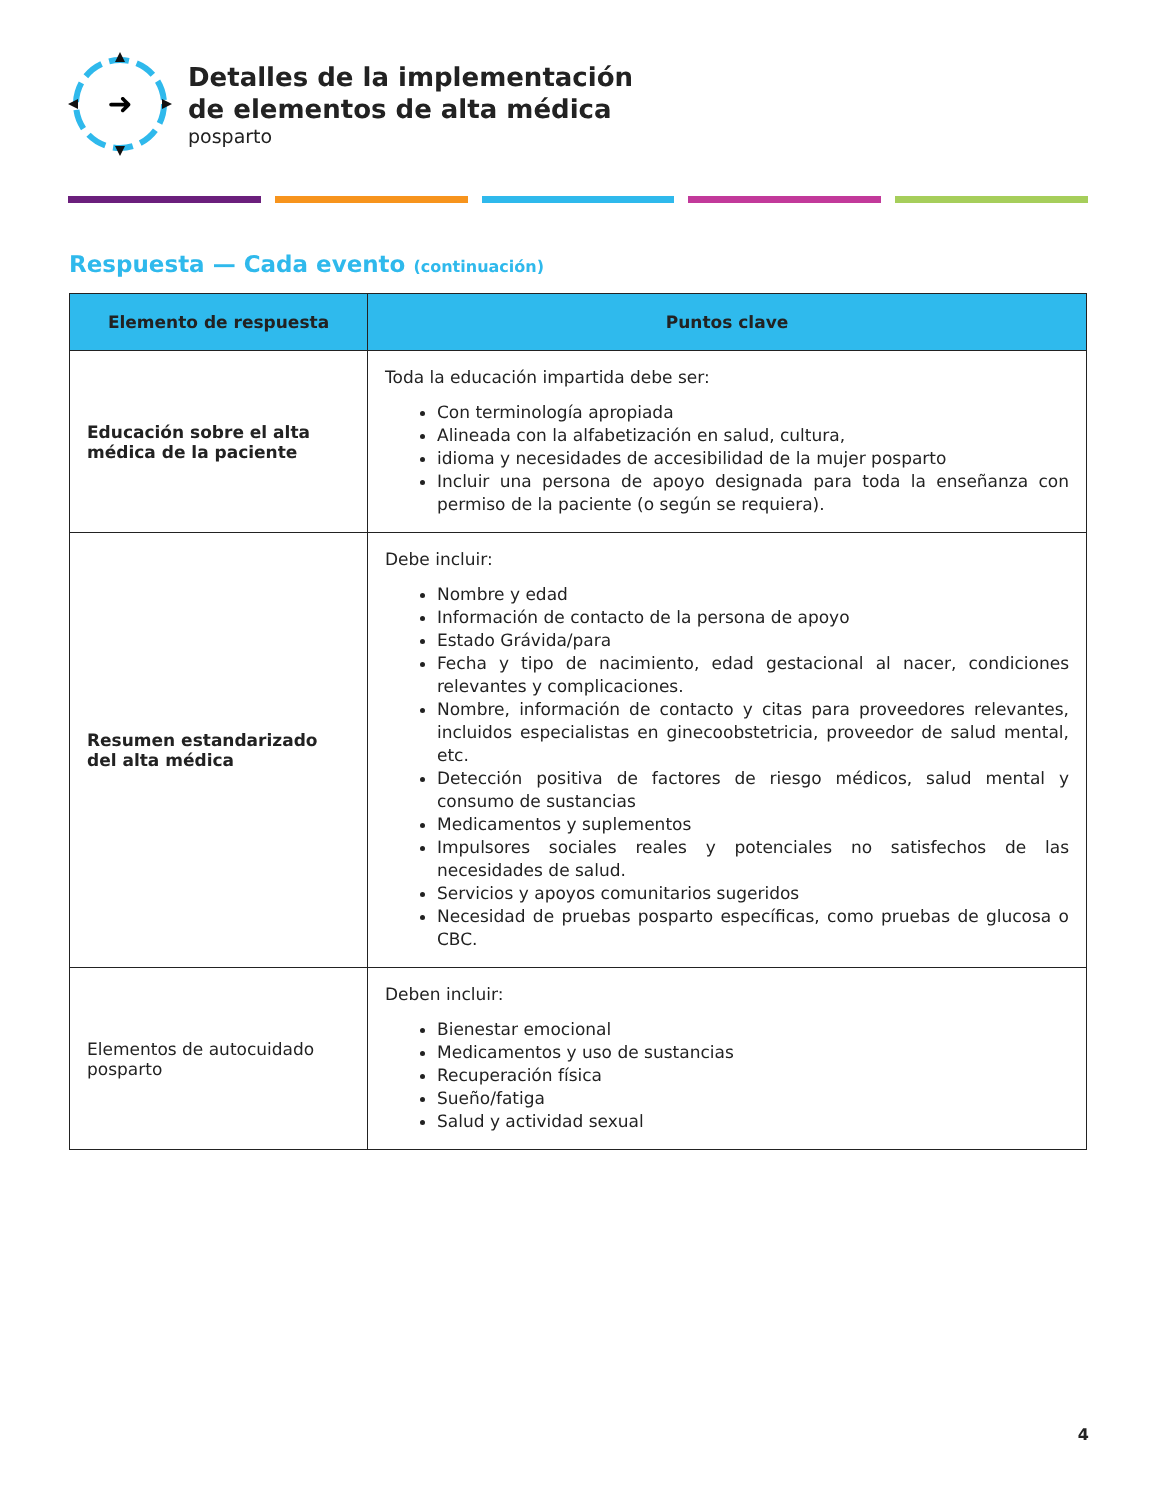➜
Detalles de la implementación
de elementos de alta médica
posparto
Respuesta — Cada evento (continuación)
| Elemento de respuesta | Puntos clave |
| --- | --- |
| Educación sobre el alta médica de la paciente | Toda la educación impartida debe ser: Con terminología apropiada Alineada con la alfabetización en salud, cultura, idioma y necesidades de accesibilidad de la mujer posparto Incluir una persona de apoyo designada para toda la enseñanza con permiso de la paciente (o según se requiera). |
| Resumen estandarizado del alta médica | Debe incluir: Nombre y edad Información de contacto de la persona de apoyo Estado Grávida/para Fecha y tipo de nacimiento, edad gestacional al nacer, condiciones relevantes y complicaciones. Nombre, información de contacto y citas para proveedores relevantes, incluidos especialistas en ginecoobstetricia, proveedor de salud mental, etc. Detección positiva de factores de riesgo médicos, salud mental y consumo de sustancias Medicamentos y suplementos Impulsores sociales reales y potenciales no satisfechos de las necesidades de salud. Servicios y apoyos comunitarios sugeridos Necesidad de pruebas posparto específicas, como pruebas de glucosa o CBC. |
| Elementos de autocuidado posparto | Deben incluir: Bienestar emocional Medicamentos y uso de sustancias Recuperación física Sueño/fatiga Salud y actividad sexual |
4